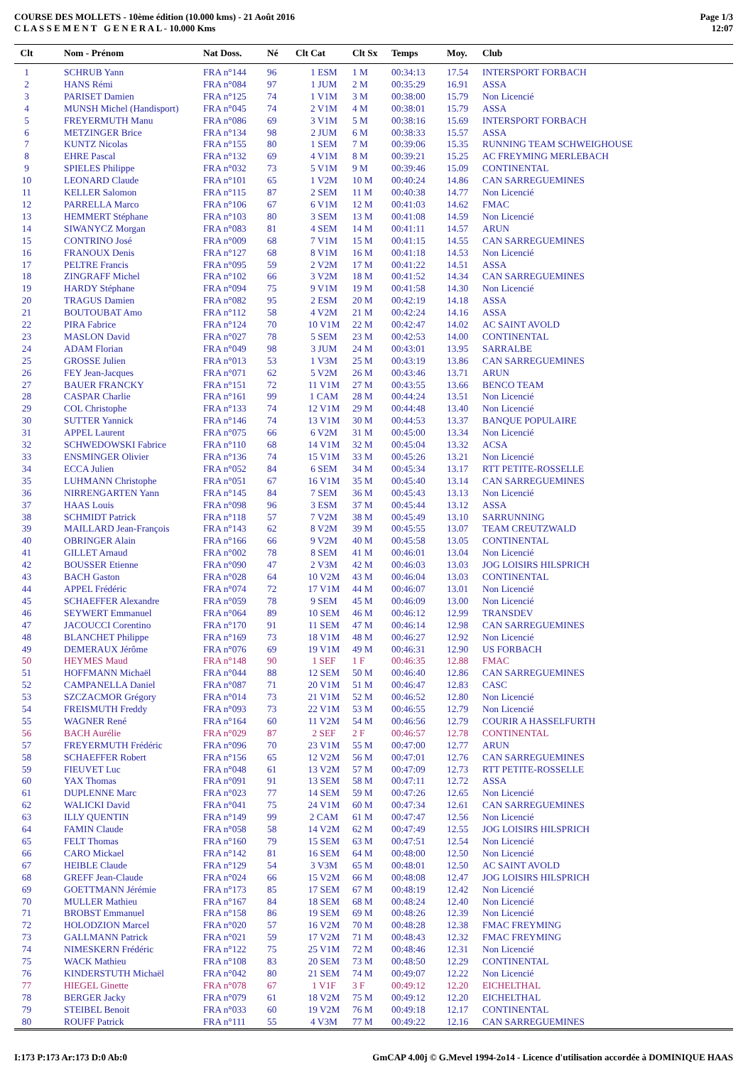COURSE DES MOLLETS - 10ème édition (10.000 kms) - 21 Août 2016
C L A S S E M E N T G E N E R A L - 10.000 Kms
Page 1/3
12:07
| Clt | Nom - Prénom | Nat Doss. | Né | Clt Cat | Clt Sx | Temps | Moy. | Club |
| --- | --- | --- | --- | --- | --- | --- | --- | --- |
| 1 | SCHRUB Yann | FRA n°144 | 96 | 1 ESM | 1 M | 00:34:13 | 17.54 | INTERSPORT FORBACH |
| 2 | HANS Rémi | FRA n°084 | 97 | 1 JUM | 2 M | 00:35:29 | 16.91 | ASSA |
| 3 | PARISET Damien | FRA n°125 | 74 | 1 V1M | 3 M | 00:38:00 | 15.79 | Non Licencié |
| 4 | MUNSH Michel (Handisport) | FRA n°045 | 74 | 2 V1M | 4 M | 00:38:01 | 15.79 | ASSA |
| 5 | FREYERMUTH Manu | FRA n°086 | 69 | 3 V1M | 5 M | 00:38:16 | 15.69 | INTERSPORT FORBACH |
| 6 | METZINGER Brice | FRA n°134 | 98 | 2 JUM | 6 M | 00:38:33 | 15.57 | ASSA |
| 7 | KUNTZ Nicolas | FRA n°155 | 80 | 1 SEM | 7 M | 00:39:06 | 15.35 | RUNNING TEAM SCHWEIGHOUSE |
| 8 | EHRE Pascal | FRA n°132 | 69 | 4 V1M | 8 M | 00:39:21 | 15.25 | AC FREYMING MERLEBACH |
| 9 | SPIELES Philippe | FRA n°032 | 73 | 5 V1M | 9 M | 00:39:46 | 15.09 | CONTINENTAL |
| 10 | LEONARD Claude | FRA n°101 | 65 | 1 V2M | 10 M | 00:40:24 | 14.86 | CAN SARREGUEMINES |
| 11 | KELLER Salomon | FRA n°115 | 87 | 2 SEM | 11 M | 00:40:38 | 14.77 | Non Licencié |
| 12 | PARRELLA Marco | FRA n°106 | 67 | 6 V1M | 12 M | 00:41:03 | 14.62 | FMAC |
| 13 | HEMMERT Stéphane | FRA n°103 | 80 | 3 SEM | 13 M | 00:41:08 | 14.59 | Non Licencié |
| 14 | SIWANYCZ Morgan | FRA n°083 | 81 | 4 SEM | 14 M | 00:41:11 | 14.57 | ARUN |
| 15 | CONTRINO José | FRA n°009 | 68 | 7 V1M | 15 M | 00:41:15 | 14.55 | CAN SARREGUEMINES |
| 16 | FRANOUX Denis | FRA n°127 | 68 | 8 V1M | 16 M | 00:41:18 | 14.53 | Non Licencié |
| 17 | PELTRE Francis | FRA n°095 | 59 | 2 V2M | 17 M | 00:41:22 | 14.51 | ASSA |
| 18 | ZINGRAFF Michel | FRA n°102 | 66 | 3 V2M | 18 M | 00:41:52 | 14.34 | CAN SARREGUEMINES |
| 19 | HARDY Stéphane | FRA n°094 | 75 | 9 V1M | 19 M | 00:41:58 | 14.30 | Non Licencié |
| 20 | TRAGUS Damien | FRA n°082 | 95 | 2 ESM | 20 M | 00:42:19 | 14.18 | ASSA |
| 21 | BOUTOUBAT Amo | FRA n°112 | 58 | 4 V2M | 21 M | 00:42:24 | 14.16 | ASSA |
| 22 | PIRA Fabrice | FRA n°124 | 70 | 10 V1M | 22 M | 00:42:47 | 14.02 | AC SAINT AVOLD |
| 23 | MASLON David | FRA n°027 | 78 | 5 SEM | 23 M | 00:42:53 | 14.00 | CONTINENTAL |
| 24 | ADAM Florian | FRA n°049 | 98 | 3 JUM | 24 M | 00:43:01 | 13.95 | SARRALBE |
| 25 | GROSSE Julien | FRA n°013 | 53 | 1 V3M | 25 M | 00:43:19 | 13.86 | CAN SARREGUEMINES |
| 26 | FEY Jean-Jacques | FRA n°071 | 62 | 5 V2M | 26 M | 00:43:46 | 13.71 | ARUN |
| 27 | BAUER FRANCKY | FRA n°151 | 72 | 11 V1M | 27 M | 00:43:55 | 13.66 | BENCO TEAM |
| 28 | CASPAR Charlie | FRA n°161 | 99 | 1 CAM | 28 M | 00:44:24 | 13.51 | Non Licencié |
| 29 | COL Christophe | FRA n°133 | 74 | 12 V1M | 29 M | 00:44:48 | 13.40 | Non Licencié |
| 30 | SUTTER Yannick | FRA n°146 | 74 | 13 V1M | 30 M | 00:44:53 | 13.37 | BANQUE POPULAIRE |
| 31 | APPEL Laurent | FRA n°075 | 66 | 6 V2M | 31 M | 00:45:00 | 13.34 | Non Licencié |
| 32 | SCHWEDOWSKI Fabrice | FRA n°110 | 68 | 14 V1M | 32 M | 00:45:04 | 13.32 | ACSA |
| 33 | ENSMINGER Olivier | FRA n°136 | 74 | 15 V1M | 33 M | 00:45:26 | 13.21 | Non Licencié |
| 34 | ECCA Julien | FRA n°052 | 84 | 6 SEM | 34 M | 00:45:34 | 13.17 | RTT PETITE-ROSSELLE |
| 35 | LUHMANN Christophe | FRA n°051 | 67 | 16 V1M | 35 M | 00:45:40 | 13.14 | CAN SARREGUEMINES |
| 36 | NIRRENGARTEN Yann | FRA n°145 | 84 | 7 SEM | 36 M | 00:45:43 | 13.13 | Non Licencié |
| 37 | HAAS Louis | FRA n°098 | 96 | 3 ESM | 37 M | 00:45:44 | 13.12 | ASSA |
| 38 | SCHMIDT Patrick | FRA n°118 | 57 | 7 V2M | 38 M | 00:45:49 | 13.10 | SARRUNNING |
| 39 | MAILLARD Jean-François | FRA n°143 | 62 | 8 V2M | 39 M | 00:45:55 | 13.07 | TEAM CREUTZWALD |
| 40 | OBRINGER Alain | FRA n°166 | 66 | 9 V2M | 40 M | 00:45:58 | 13.05 | CONTINENTAL |
| 41 | GILLET Arnaud | FRA n°002 | 78 | 8 SEM | 41 M | 00:46:01 | 13.04 | Non Licencié |
| 42 | BOUSSER Etienne | FRA n°090 | 47 | 2 V3M | 42 M | 00:46:03 | 13.03 | JOG LOISIRS HILSPRICH |
| 43 | BACH Gaston | FRA n°028 | 64 | 10 V2M | 43 M | 00:46:04 | 13.03 | CONTINENTAL |
| 44 | APPEL Frédéric | FRA n°074 | 72 | 17 V1M | 44 M | 00:46:07 | 13.01 | Non Licencié |
| 45 | SCHAEFFER Alexandre | FRA n°059 | 78 | 9 SEM | 45 M | 00:46:09 | 13.00 | Non Licencié |
| 46 | SEYWERT Emmanuel | FRA n°064 | 89 | 10 SEM | 46 M | 00:46:12 | 12.99 | TRANSDEV |
| 47 | JACOUCCI Corentino | FRA n°170 | 91 | 11 SEM | 47 M | 00:46:14 | 12.98 | CAN SARREGUEMINES |
| 48 | BLANCHET Philippe | FRA n°169 | 73 | 18 V1M | 48 M | 00:46:27 | 12.92 | Non Licencié |
| 49 | DEMERAUX Jérôme | FRA n°076 | 69 | 19 V1M | 49 M | 00:46:31 | 12.90 | US FORBACH |
| 50 | HEYMES Maud | FRA n°148 | 90 | 1 SEF | 1 F | 00:46:35 | 12.88 | FMAC |
| 51 | HOFFMANN Michaël | FRA n°044 | 88 | 12 SEM | 50 M | 00:46:40 | 12.86 | CAN SARREGUEMINES |
| 52 | CAMPANELLA Daniel | FRA n°087 | 71 | 20 V1M | 51 M | 00:46:47 | 12.83 | CASC |
| 53 | SZCZACMOR Grégory | FRA n°014 | 73 | 21 V1M | 52 M | 00:46:52 | 12.80 | Non Licencié |
| 54 | FREISMUTH Freddy | FRA n°093 | 73 | 22 V1M | 53 M | 00:46:55 | 12.79 | Non Licencié |
| 55 | WAGNER René | FRA n°164 | 60 | 11 V2M | 54 M | 00:46:56 | 12.79 | COURIR A HASSELFURTH |
| 56 | BACH Aurélie | FRA n°029 | 87 | 2 SEF | 2 F | 00:46:57 | 12.78 | CONTINENTAL |
| 57 | FREYERMUTH Frédéric | FRA n°096 | 70 | 23 V1M | 55 M | 00:47:00 | 12.77 | ARUN |
| 58 | SCHAEFFER Robert | FRA n°156 | 65 | 12 V2M | 56 M | 00:47:01 | 12.76 | CAN SARREGUEMINES |
| 59 | FIEUVET Luc | FRA n°048 | 61 | 13 V2M | 57 M | 00:47:09 | 12.73 | RTT PETITE-ROSSELLE |
| 60 | YAX Thomas | FRA n°091 | 91 | 13 SEM | 58 M | 00:47:11 | 12.72 | ASSA |
| 61 | DUPLENNE Marc | FRA n°023 | 77 | 14 SEM | 59 M | 00:47:26 | 12.65 | Non Licencié |
| 62 | WALICKI David | FRA n°041 | 75 | 24 V1M | 60 M | 00:47:34 | 12.61 | CAN SARREGUEMINES |
| 63 | ILLY QUENTIN | FRA n°149 | 99 | 2 CAM | 61 M | 00:47:47 | 12.56 | Non Licencié |
| 64 | FAMIN Claude | FRA n°058 | 58 | 14 V2M | 62 M | 00:47:49 | 12.55 | JOG LOISIRS HILSPRICH |
| 65 | FELT Thomas | FRA n°160 | 79 | 15 SEM | 63 M | 00:47:51 | 12.54 | Non Licencié |
| 66 | CARO Mickael | FRA n°142 | 81 | 16 SEM | 64 M | 00:48:00 | 12.50 | Non Licencié |
| 67 | HEIBLE Claude | FRA n°129 | 54 | 3 V3M | 65 M | 00:48:01 | 12.50 | AC SAINT AVOLD |
| 68 | GREFF Jean-Claude | FRA n°024 | 66 | 15 V2M | 66 M | 00:48:08 | 12.47 | JOG LOISIRS HILSPRICH |
| 69 | GOETTMANN Jérémie | FRA n°173 | 85 | 17 SEM | 67 M | 00:48:19 | 12.42 | Non Licencié |
| 70 | MULLER Mathieu | FRA n°167 | 84 | 18 SEM | 68 M | 00:48:24 | 12.40 | Non Licencié |
| 71 | BROBST Emmanuel | FRA n°158 | 86 | 19 SEM | 69 M | 00:48:26 | 12.39 | Non Licencié |
| 72 | HOLODZION Marcel | FRA n°020 | 57 | 16 V2M | 70 M | 00:48:28 | 12.38 | FMAC FREYMING |
| 73 | GALLMANN Patrick | FRA n°021 | 59 | 17 V2M | 71 M | 00:48:43 | 12.32 | FMAC FREYMING |
| 74 | NIMESKERN Frédéric | FRA n°122 | 75 | 25 V1M | 72 M | 00:48:46 | 12.31 | Non Licencié |
| 75 | WACK Mathieu | FRA n°108 | 83 | 20 SEM | 73 M | 00:48:50 | 12.29 | CONTINENTAL |
| 76 | KINDERSTUTH Michaël | FRA n°042 | 80 | 21 SEM | 74 M | 00:49:07 | 12.22 | Non Licencié |
| 77 | HIEGEL Ginette | FRA n°078 | 67 | 1 V1F | 3 F | 00:49:12 | 12.20 | EICHELTHAL |
| 78 | BERGER Jacky | FRA n°079 | 61 | 18 V2M | 75 M | 00:49:12 | 12.20 | EICHELTHAL |
| 79 | STEIBEL Benoit | FRA n°033 | 60 | 19 V2M | 76 M | 00:49:18 | 12.17 | CONTINENTAL |
| 80 | ROUFF Patrick | FRA n°111 | 55 | 4 V3M | 77 M | 00:49:22 | 12.16 | CAN SARREGUEMINES |
I:173 P:173 Ar:173 D:0 Ab:0 GmCAP 4.00j © G.Mevel 1994-2o14 - Licence d'utilisation accordée à DOMINIQUE HAAS